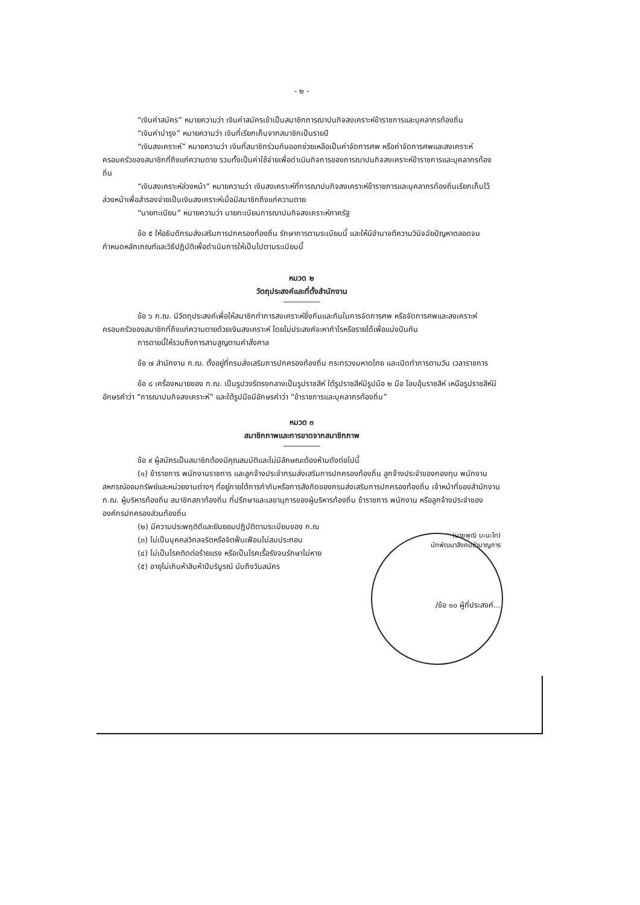- ๒ -
“เงินค่าสมัคร” หมายความว่า เงินค่าสมัครเข้าเป็นสมาชิกการฌาปนกิจสงเคราะห์ข้าราชการและบุคลากรท้องถิ่น
“เงินค่าบำรุง” หมายความว่า เงินที่เรียกเก็บจากสมาชิกเป็นรายปี
“เงินสงเคราะห์” หมายความว่า เงินที่สมาชิกร่วมกันออกช่วยเหลือเป็นค่าจัดการศพ หรือค่าจัดการศพและสงเคราะห์ครอบครัวของสมาชิกที่ถึงแก่ความตาย รวมทั้งเป็นค่าใช้จ่ายเพื่อดำเนินกิจการของการฌาปนกิจสงเคราะห์ข้าราชการและบุคลากรท้องถิ่น
“เงินสงเคราะห์ล่วงหน้า” หมายความว่า เงินสงเคราะห์ที่การฌาปนกิจสงเคราะห์ข้าราชการและบุคลากรท้องถิ่นเรียกเก็บไว้ล่วงหน้าเพื่อสำรองจ่ายเป็นเงินสงเคราะห์เมื่อมีสมาชิกถึงแก่ความตาย
“นายทะเบียน” หมายความว่า นายทะเบียนการฌาปนกิจสงเคราะห์ภาครัฐ
ข้อ ๕ ให้อธิบดีกรมส่งเสริมการปกครองท้องถิ่น รักษาการตามระเบียบนี้ และให้มีอำนาจตีความวินิจฉัยปัญหาตลอดจนกำหนดหลักเกณฑ์และวิธีปฏิบัติเพื่อดำเนินการให้เป็นไปตามระเบียบนี้
หมวด ๒
วัตถุประสงค์และที่ตั้งสำนักงาน
ข้อ ๖ ก.ฌ. มีวัตถุประสงค์เพื่อให้สมาชิกทำการสงเคราะห์ซึ่งกันและกันในการจัดการศพ หรือจัดการศพและสงเคราะห์ครอบครัวของสมาชิกที่ถึงแก่ความตายด้วยเงินสงเคราะห์ โดยไม่ประสงค์จะหากำไรหรือรายได้เพื่อแบ่งปันกัน
การตายนี้ให้รวมถึงการสาบสูญตามคำสั่งศาล
ข้อ ๗ สำนักงาน ก.ฌ. ตั้งอยู่ที่กรมส่งเสริมการปกครองท้องถิ่น กระทรวงมหาดไทย และเปิดทำการตามวัน เวลาราชการ
ข้อ ๘ เครื่องหมายของ ก.ฌ. เป็นรูปวงรีตรงกลางเป็นรูปราชสีห์ ใต้รูปราชสีห์มีรูปมือ ๒ มือ โอบอุ้มราชสีห์ เหนือรูปราชสีห์มีอักษรคำว่า “การฌาปนกิจสงเคราะห์” และใต้รูปมือมีอักษรคำว่า “ข้าราชการและบุคลากรท้องถิ่น”
หมวด ๓
สมาชิกภาพและการขาดจากสมาชิกภาพ
ข้อ ๙ ผู้สมัครเป็นสมาชิกต้องมีคุณสมบัติและไม่มีลักษณะต้องห้ามดังต่อไปนี้
(๑) ข้าราชการ พนักงานราชการ และลูกจ้างประจำกรมส่งเสริมการปกครองท้องถิ่น ลูกจ้างประจำของกองทุน พนักงานสหกรณ์ออมทรัพย์และหน่วยงานต่างๆ ที่อยู่ภายใต้การกำกับหรือการสังกัดของกรมส่งเสริมการปกครองท้องถิ่น เจ้าหน้าที่ของสำนักงาน ก.ฌ. ผู้บริหารท้องถิ่น สมาชิกสภาท้องถิ่น ที่ปรึกษาและเลขานุการของผู้บริหารท้องถิ่น ข้าราชการ พนักงาน หรือลูกจ้างประจำขององค์กรปกครองส่วนท้องถิ่น
(๒) มีความประพฤติดีและยินยอมปฏิบัติตามระเบียบของ ก.ฌ
(๓) ไม่เป็นบุคคลวิกลจริตหรือจิตฟั่นเฟือนไม่สมประกอบ
(๔) ไม่เป็นโรคติดต่อร้ายแรง หรือเป็นโรคเรื้อรังจนรักษาไม่หาย
(๕) อายุไม่เกินห้าสิบห้าปีบริบูรณ์ นับถึงวันสมัคร
(นายพุฒิ มะนะไท)
นักพัฒนาสังคมชำนาญการ
/ข้อ ๑๐ ผู้ที่ประสงค์...